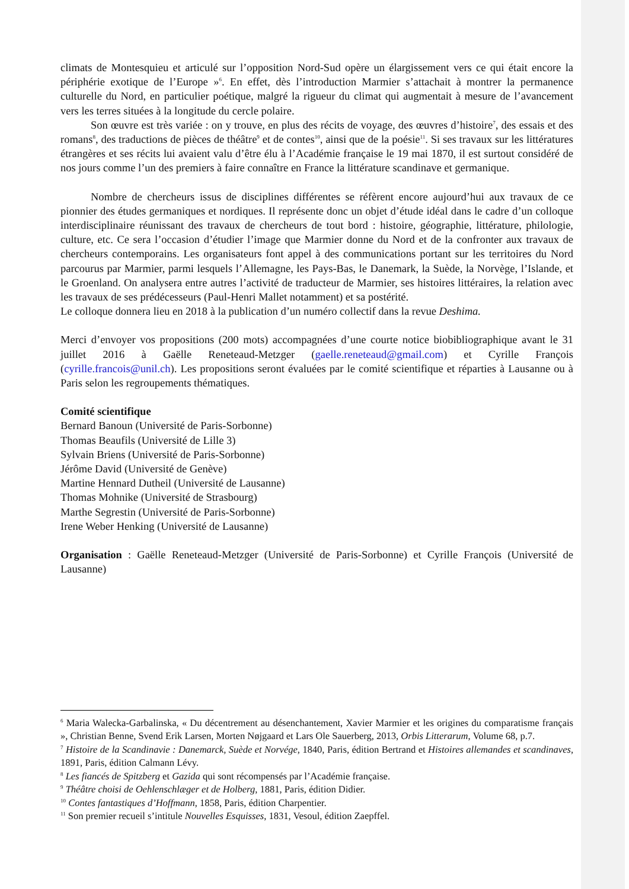climats de Montesquieu et articulé sur l’opposition Nord-Sud opère un élargissement vers ce qui était encore la périphérie exotique de l’Europe »<sup>6</sup>. En effet, dès l’introduction Marmier s’attachait à montrer la permanence culturelle du Nord, en particulier poétique, malgré la rigueur du climat qui augmentait à mesure de l’avancement vers les terres situées à la longitude du cercle polaire.
Son œuvre est très variée : on y trouve, en plus des récits de voyage, des œuvres d’histoire<sup>7</sup>, des essais et des romans<sup>8</sup>, des traductions de pièces de théâtre<sup>9</sup> et de contes<sup>10</sup>, ainsi que de la poésie<sup>11</sup>. Si ses travaux sur les littératures étrangères et ses récits lui avaient valu d’être élu à l’Académie française le 19 mai 1870, il est surtout considéré de nos jours comme l’un des premiers à faire connaître en France la littérature scandinave et germanique.
Nombre de chercheurs issus de disciplines différentes se réfèrent encore aujourd’hui aux travaux de ce pionnier des études germaniques et nordiques. Il représente donc un objet d’étude idéal dans le cadre d’un colloque interdisciplinaire réunissant des travaux de chercheurs de tout bord : histoire, géographie, littérature, philologie, culture, etc. Ce sera l’occasion d’étudier l’image que Marmier donne du Nord et de la confronter aux travaux de chercheurs contemporains. Les organisateurs font appel à des communications portant sur les territoires du Nord parcourus par Marmier, parmi lesquels l’Allemagne, les Pays-Bas, le Danemark, la Suède, la Norvège, l’Islande, et le Groenland. On analysera entre autres l’activité de traducteur de Marmier, ses histoires littéraires, la relation avec les travaux de ses prédécesseurs (Paul-Henri Mallet notamment) et sa postérité.
Le colloque donnera lieu en 2018 à la publication d’un numéro collectif dans la revue Deshima.
Merci d’envoyer vos propositions (200 mots) accompagnées d’une courte notice biobibliographique avant le 31 juillet 2016 à Gaëlle Reneteaud-Metzger (gaelle.reneteaud@gmail.com) et Cyrille François (cyrille.francois@unil.ch). Les propositions seront évaluées par le comité scientifique et réparties à Lausanne ou à Paris selon les regroupements thématiques.
Comité scientifique
Bernard Banoun (Université de Paris-Sorbonne)
Thomas Beaufils (Université de Lille 3)
Sylvain Briens (Université de Paris-Sorbonne)
Jérôme David (Université de Genève)
Martine Hennard Dutheil (Université de Lausanne)
Thomas Mohnike (Université de Strasbourg)
Marthe Segrestin (Université de Paris-Sorbonne)
Irene Weber Henking (Université de Lausanne)
Organisation : Gaëlle Reneteaud-Metzger (Université de Paris-Sorbonne) et Cyrille François (Université de Lausanne)
<sup>6</sup> Maria Walecka-Garbalinska, « Du décentrement au désenchantement, Xavier Marmier et les origines du comparatisme français », Christian Benne, Svend Erik Larsen, Morten Nøjgaard et Lars Ole Sauerberg, 2013, Orbis Litterarum, Volume 68, p.7.
<sup>7</sup> Histoire de la Scandinavie : Danemarck, Suède et Norvége, 1840, Paris, édition Bertrand et Histoires allemandes et scandinaves, 1891, Paris, édition Calmann Lévy.
<sup>8</sup> Les fiancés de Spitzberg et Gazida qui sont récompensés par l’Académie française.
<sup>9</sup> Théâtre choisi de Oehlenschlæger et de Holberg, 1881, Paris, édition Didier.
<sup>10</sup> Contes fantastiques d’Hoffmann, 1858, Paris, édition Charpentier.
<sup>11</sup> Son premier recueil s’intitule Nouvelles Esquisses, 1831, Vesoul, édition Zaepffel.